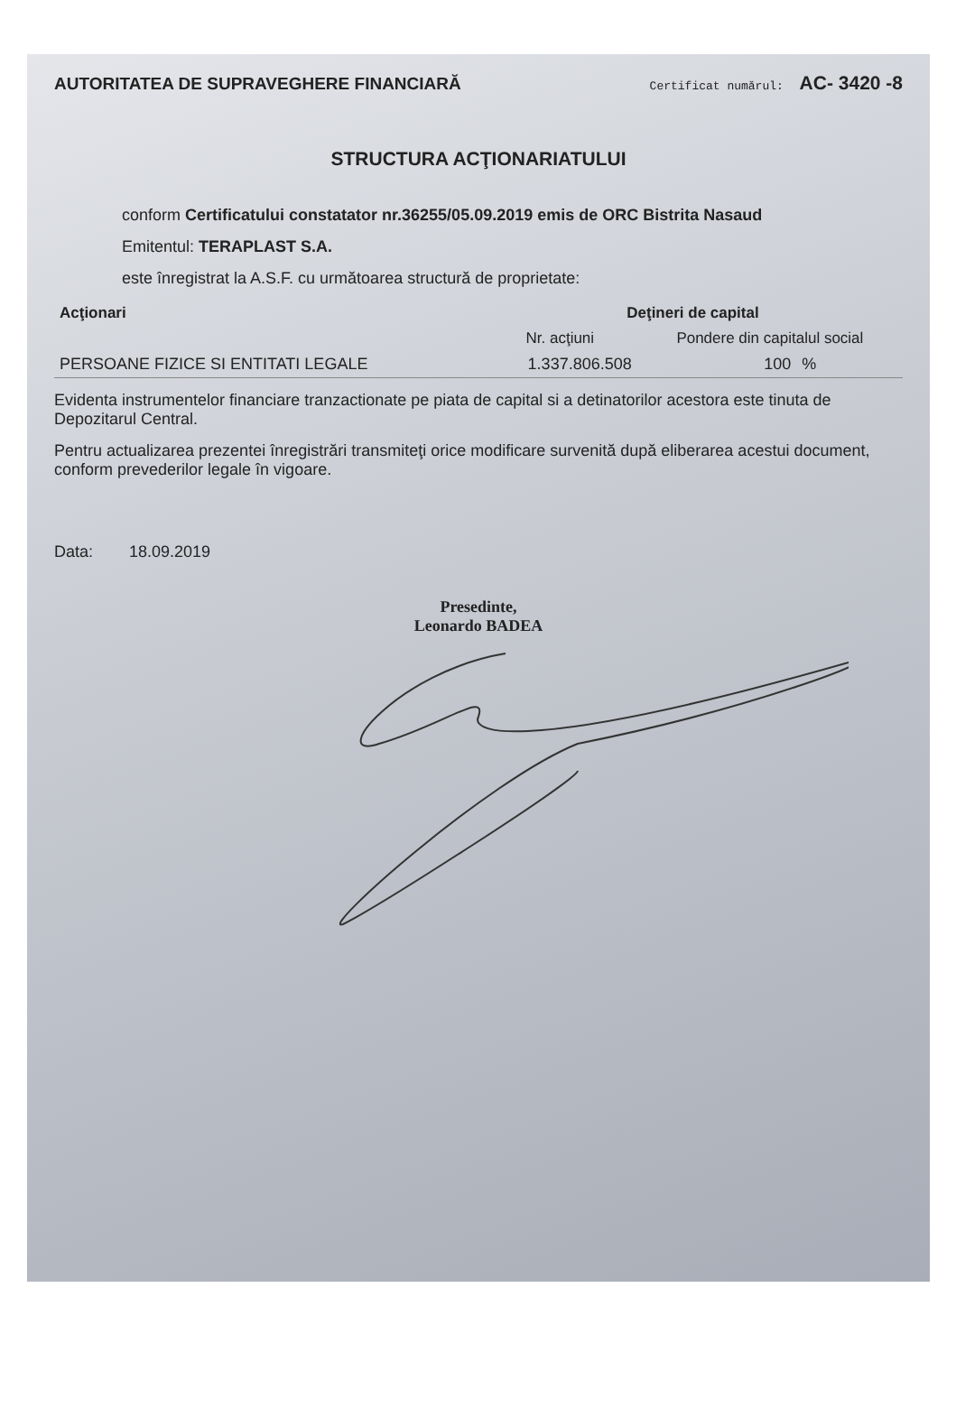AUTORITATEA DE SUPRAVEGHERE FINANCIARĂ
Certificat numărul: AC- 3420 -8
STRUCTURA ACŢIONARIATULUI
conform Certificatului constatator nr.36255/05.09.2019 emis de ORC Bistrita Nasaud
Emitentul: TERAPLAST S.A.
este înregistrat la A.S.F. cu următoarea structură de proprietate:
| Acţionari | Deţineri de capital | | |
| --- | --- | --- | --- |
| | Nr. acţiuni | Pondere din capitalul social | |
| PERSOANE FIZICE SI ENTITATI LEGALE | 1.337.806.508 | 100 | % |
Evidenta instrumentelor financiare tranzactionate pe piata de capital si a detinatorilor acestora este tinuta de Depozitarul Central.
Pentru actualizarea prezentei înregistrări transmiteţi orice modificare survenită după eliberarea acestui document, conform prevederilor legale în vigoare.
Data: 18.09.2019
Presedinte,
Leonardo BADEA